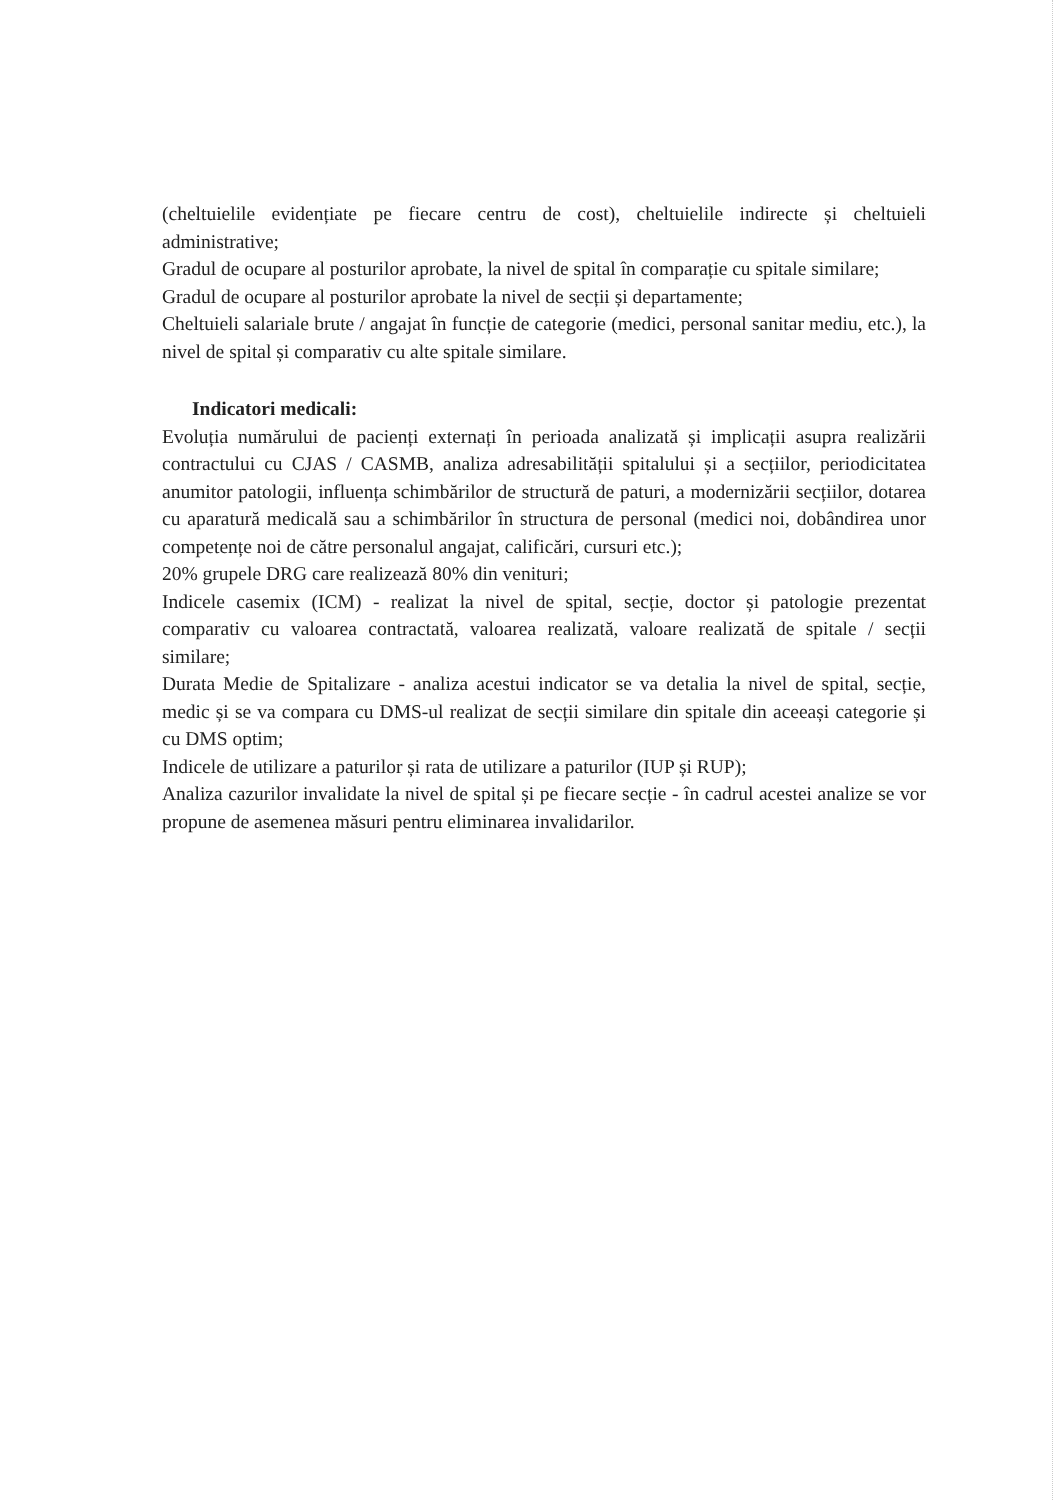(cheltuielile evidențiate pe fiecare centru de cost), cheltuielile indirecte și cheltuieli administrative;
Gradul de ocupare al posturilor aprobate, la nivel de spital în comparație cu spitale similare;
Gradul de ocupare al posturilor aprobate la nivel de secții și departamente;
Cheltuieli salariale brute / angajat în funcție de categorie (medici, personal sanitar mediu, etc.), la nivel de spital și comparativ cu alte spitale similare.
Indicatori medicali:
Evoluția numărului de pacienți externați în perioada analizată și implicații asupra realizării contractului cu CJAS / CASMB, analiza adresabilității spitalului și a secțiilor, periodicitatea anumitor patologii, influența schimbărilor de structură de paturi, a modernizării secțiilor, dotarea cu aparatură medicală sau a schimbărilor în structura de personal (medici noi, dobândirea unor competențe noi de către personalul angajat, calificări, cursuri etc.);
20% grupele DRG care realizează 80% din venituri;
Indicele casemix (ICM) - realizat la nivel de spital, secție, doctor și patologie prezentat comparativ cu valoarea contractată, valoarea realizată, valoare realizată de spitale / secții similare;
Durata Medie de Spitalizare - analiza acestui indicator se va detalia la nivel de spital, secție, medic și se va compara cu DMS-ul realizat de secții similare din spitale din aceeași categorie și cu DMS optim;
Indicele de utilizare a paturilor și rata de utilizare a paturilor (IUP și RUP);
Analiza cazurilor invalidate la nivel de spital și pe fiecare secție - în cadrul acestei analize se vor propune de asemenea măsuri pentru eliminarea invalidarilor.